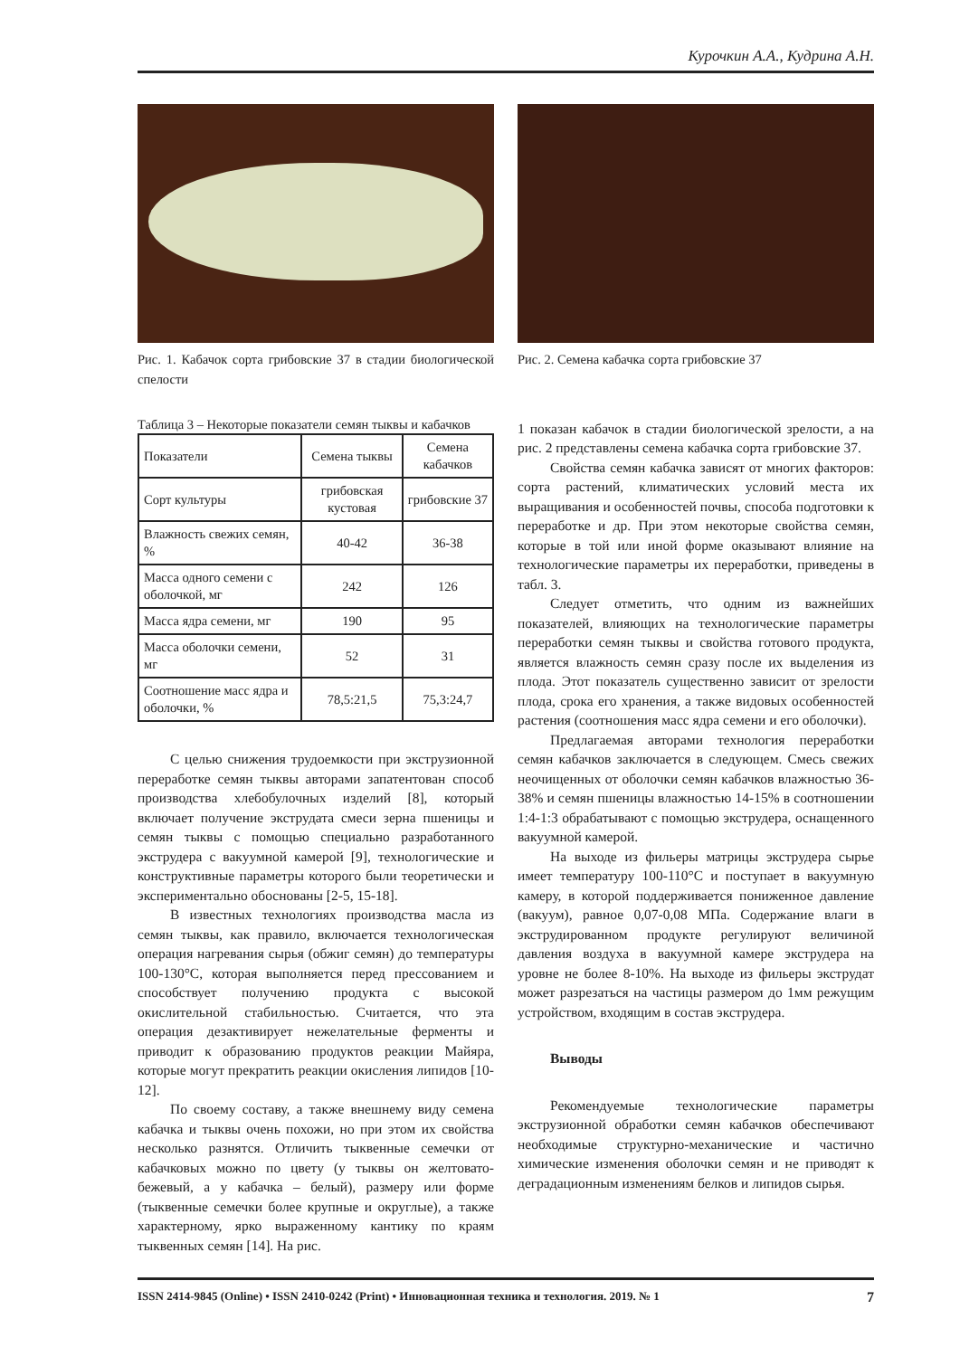Курочкин А.А., Кудрина А.Н.
Рис. 1. Кабачок сорта грибовские 37 в стадии биологической спелости
Таблица 3 – Некоторые показатели семян тыквы и кабачков
| Показатели | Семена тыквы | Семена кабачков |
| Сорт культуры | грибовская кустовая | грибовские 37 |
| Влажность свежих семян, % | 40-42 | 36-38 |
| Масса одного семени с оболочкой, мг | 242 | 126 |
| Масса ядра семени, мг | 190 | 95 |
| Масса оболочки семени, мг | 52 | 31 |
| Соотношение масс ядра и оболочки, % | 78,5:21,5 | 75,3:24,7 |
С целью снижения трудоемкости при экструзионной переработке семян тыквы авторами запатентован способ производства хлебобулочных изделий [8], который включает получение экструдата смеси зерна пшеницы и семян тыквы с помощью специально разработанного экструдера с вакуумной камерой [9], технологические и конструктивные параметры которого были теоретически и экспериментально обоснованы [2-5, 15-18].
В известных технологиях производства масла из семян тыквы, как правило, включается технологическая операция нагревания сырья (обжиг семян) до температуры 100-130°С, которая выполняется перед прессованием и способствует получению продукта с высокой окислительной стабильностью. Считается, что эта операция дезактивирует нежелательные ферменты и приводит к образованию продуктов реакции Майяра, которые могут прекратить реакции окисления липидов [10-12].
По своему составу, а также внешнему виду семена кабачка и тыквы очень похожи, но при этом их свойства несколько разнятся. Отличить тыквенные семечки от кабачковых можно по цвету (у тыквы он желтовато-бежевый, а у кабачка – белый), размеру или форме (тыквенные семечки более крупные и округлые), а также характерному, ярко выраженному кантику по краям тыквенных семян [14]. На рис.
Рис. 2. Семена кабачка сорта грибовские 37
1 показан кабачок в стадии биологической зрелости, а на рис. 2 представлены семена кабачка сорта грибовские 37.
Свойства семян кабачка зависят от многих факторов: сорта растений, климатических условий места их выращивания и особенностей почвы, способа подготовки к переработке и др. При этом некоторые свойства семян, которые в той или иной форме оказывают влияние на технологические параметры их переработки, приведены в табл. 3.
Следует отметить, что одним из важнейших показателей, влияющих на технологические параметры переработки семян тыквы и свойства готового продукта, является влажность семян сразу после их выделения из плода. Этот показатель существенно зависит от зрелости плода, срока его хранения, а также видовых особенностей растения (соотношения масс ядра семени и его оболочки).
Предлагаемая авторами технология переработки семян кабачков заключается в следующем. Смесь свежих неочищенных от оболочки семян кабачков влажностью 36-38% и семян пшеницы влажностью 14-15% в соотношении 1:4-1:3 обрабатывают с помощью экструдера, оснащенного вакуумной камерой.
На выходе из фильеры матрицы экструдера сырье имеет температуру 100-110°С и поступает в вакуумную камеру, в которой поддерживается пониженное давление (вакуум), равное 0,07-0,08 МПа. Содержание влаги в экструдированном продукте регулируют величиной давления воздуха в вакуумной камере экструдера на уровне не более 8-10%. На выходе из фильеры экструдат может разрезаться на частицы размером до 1мм режущим устройством, входящим в состав экструдера.
Выводы
Рекомендуемые технологические параметры экструзионной обработки семян кабачков обеспечивают необходимые структурно-механические и частично химические изменения оболочки семян и не приводят к деградационным изменениям белков и липидов сырья.
ISSN 2414-9845 (Online) • ISSN 2410-0242 (Print) • Инновационная техника и технология. 2019. № 1 7